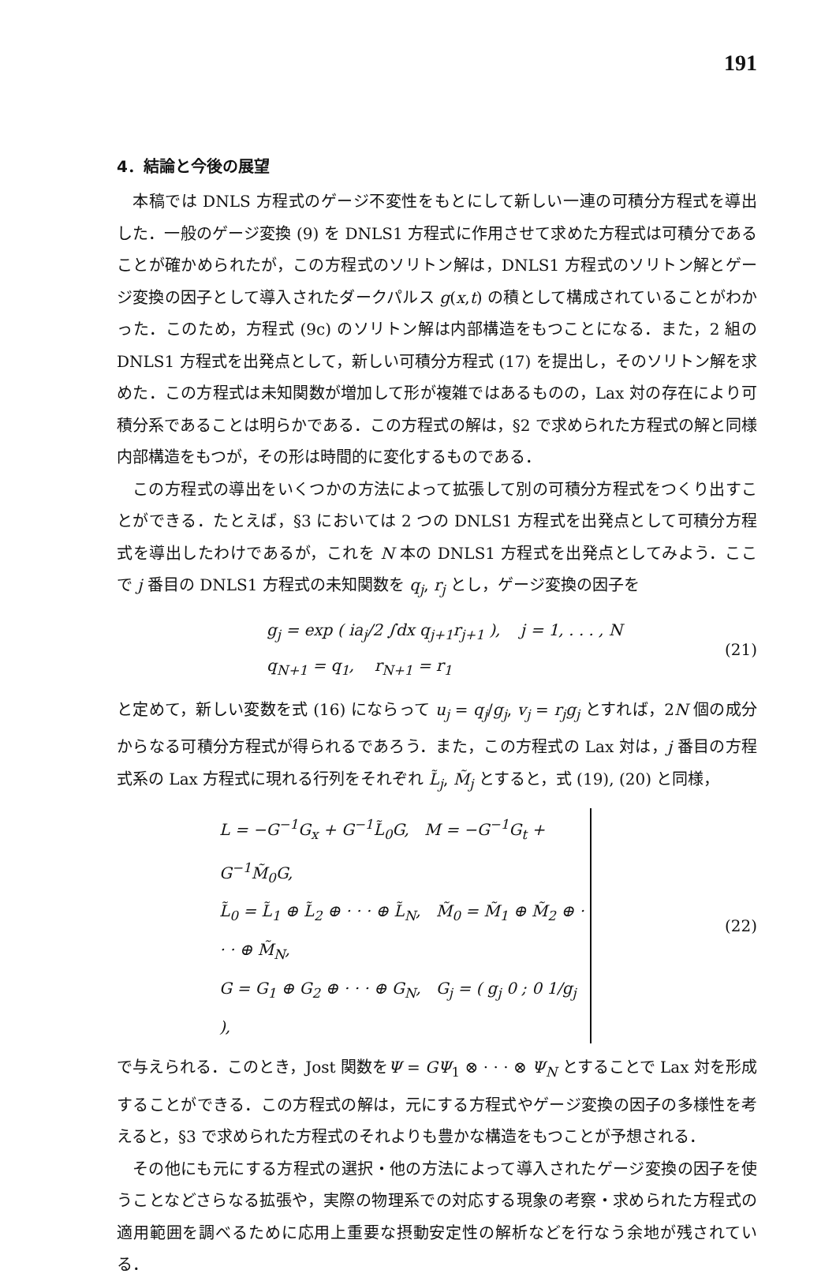191
4．結論と今後の展望
本稿では DNLS 方程式のゲージ不変性をもとにして新しい一連の可積分方程式を導出した．一般のゲージ変換 (9) を DNLS1 方程式に作用させて求めた方程式は可積分であることが確かめられたが，この方程式のソリトン解は，DNLS1 方程式のソリトン解とゲージ変換の因子として導入されたダークパルス g(x,t) の積として構成されていることがわかった．このため，方程式 (9c) のソリトン解は内部構造をもつことになる．また，2 組の DNLS1 方程式を出発点として，新しい可積分方程式 (17) を提出し，そのソリトン解を求めた．この方程式は未知関数が増加して形が複雑ではあるものの，Lax 対の存在により可積分系であることは明らかである．この方程式の解は，§2 で求められた方程式の解と同様内部構造をもつが，その形は時間的に変化するものである．
この方程式の導出をいくつかの方法によって拡張して別の可積分方程式をつくり出すことができる．たとえば，§3 においては 2 つの DNLS1 方程式を出発点として可積分方程式を導出したわけであるが，これを N 本の DNLS1 方程式を出発点としてみよう．ここで j 番目の DNLS1 方程式の未知関数を q<sub>j</sub>, r<sub>j</sub> とし，ゲージ変換の因子を
g<sub>j</sub> = exp ( ia<sub>j</sub>/2 ∫dx q<sub>j+1</sub>r<sub>j+1</sub> ), j = 1, . . . , N
q<sub>N+1</sub> = q<sub>1</sub>, r<sub>N+1</sub> = r<sub>1</sub>
(21)
と定めて，新しい変数を式 (16) にならって u<sub>j</sub> = q<sub>j</sub>/g<sub>j</sub>, v<sub>j</sub> = r<sub>j</sub>g<sub>j</sub> とすれば，2N 個の成分からなる可積分方程式が得られるであろう．また，この方程式の Lax 対は，j 番目の方程式系の Lax 方程式に現れる行列をそれぞれ L̃<sub>j</sub>, M̃<sub>j</sub> とすると，式 (19), (20) と同様，
L = −G<sup>−1</sup>G<sub>x</sub> + G<sup>−1</sup>L̃<sub>0</sub>G, M = −G<sup>−1</sup>G<sub>t</sub> + G<sup>−1</sup>M̃<sub>0</sub>G,
L̃<sub>0</sub> = L̃<sub>1</sub> ⊕ L̃<sub>2</sub> ⊕ · · · ⊕ L̃<sub>N</sub>, M̃<sub>0</sub> = M̃<sub>1</sub> ⊕ M̃<sub>2</sub> ⊕ · · · ⊕ M̃<sub>N</sub>,
G = G<sub>1</sub> ⊕ G<sub>2</sub> ⊕ · · · ⊕ G<sub>N</sub>, G<sub>j</sub> = ( g<sub>j</sub> 0 ; 0 1/g<sub>j</sub> ),
(22)
で与えられる．このとき，Jost 関数をΨ = GΨ<sub>1</sub> ⊗ · · · ⊗ Ψ<sub>N</sub> とすることで Lax 対を形成することができる．この方程式の解は，元にする方程式やゲージ変換の因子の多様性を考えると，§3 で求められた方程式のそれよりも豊かな構造をもつことが予想される．
その他にも元にする方程式の選択・他の方法によって導入されたゲージ変換の因子を使うことなどさらなる拡張や，実際の物理系での対応する現象の考察・求められた方程式の適用範囲を調べるために応用上重要な摂動安定性の解析などを行なう余地が残されている．